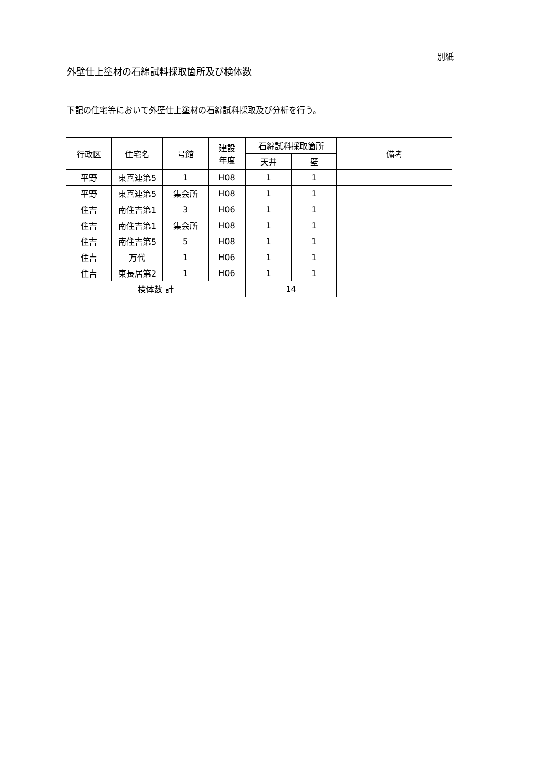別紙
外壁仕上塗材の石綿試料採取箇所及び検体数
下記の住宅等において外壁仕上塗材の石綿試料採取及び分析を行う。
| 行政区 | 住宅名 | 号館 | 建設 年度 | 石綿試料採取箇所 | | 備考 |
| --- | --- | --- | --- | --- | --- | --- |
| | | | | 天井 | 壁 | |
| 平野 | 東喜連第5 | 1 | H08 | 1 | 1 | |
| 平野 | 東喜連第5 | 集会所 | H08 | 1 | 1 | |
| 住吉 | 南住吉第1 | 3 | H06 | 1 | 1 | |
| 住吉 | 南住吉第1 | 集会所 | H08 | 1 | 1 | |
| 住吉 | 南住吉第5 | 5 | H08 | 1 | 1 | |
| 住吉 | 万代 | 1 | H06 | 1 | 1 | |
| 住吉 | 東長居第2 | 1 | H06 | 1 | 1 | |
| 検体数 計 | | | | 14 | | |